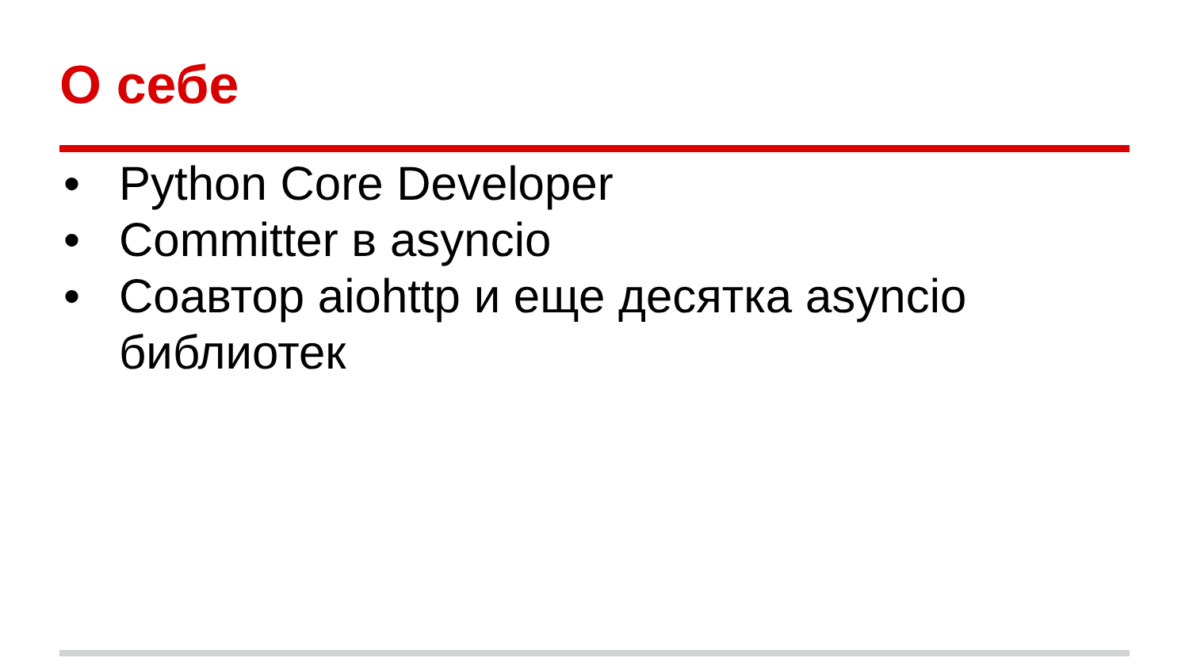О себе
• Python Core Developer
• Committer в asyncio
• Соавтор aiohttp и еще десятка asyncio библиотек